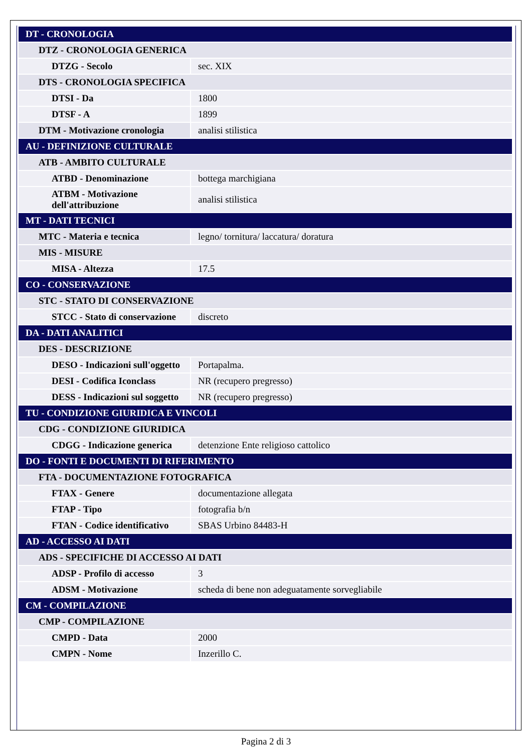| DT - CRONOLOGIA | |
| DTZ - CRONOLOGIA GENERICA | |
| DTZG - Secolo | sec. XIX |
| DTS - CRONOLOGIA SPECIFICA | |
| DTSI - Da | 1800 |
| DTSF - A | 1899 |
| DTM - Motivazione cronologia | analisi stilistica |
| AU - DEFINIZIONE CULTURALE | |
| ATB - AMBITO CULTURALE | |
| ATBD - Denominazione | bottega marchigiana |
| ATBM - Motivazione dell'attribuzione | analisi stilistica |
| MT - DATI TECNICI | |
| MTC - Materia e tecnica | legno/ tornitura/ laccatura/ doratura |
| MIS - MISURE | |
| MISA - Altezza | 17.5 |
| CO - CONSERVAZIONE | |
| STC - STATO DI CONSERVAZIONE | |
| STCC - Stato di conservazione | discreto |
| DA - DATI ANALITICI | |
| DES - DESCRIZIONE | |
| DESO - Indicazioni sull'oggetto | Portapalma. |
| DESI - Codifica Iconclass | NR (recupero pregresso) |
| DESS - Indicazioni sul soggetto | NR (recupero pregresso) |
| TU - CONDIZIONE GIURIDICA E VINCOLI | |
| CDG - CONDIZIONE GIURIDICA | |
| CDGG - Indicazione generica | detenzione Ente religioso cattolico |
| DO - FONTI E DOCUMENTI DI RIFERIMENTO | |
| FTA - DOCUMENTAZIONE FOTOGRAFICA | |
| FTAX - Genere | documentazione allegata |
| FTAP - Tipo | fotografia b/n |
| FTAN - Codice identificativo | SBAS Urbino 84483-H |
| AD - ACCESSO AI DATI | |
| ADS - SPECIFICHE DI ACCESSO AI DATI | |
| ADSP - Profilo di accesso | 3 |
| ADSM - Motivazione | scheda di bene non adeguatamente sorvegliabile |
| CM - COMPILAZIONE | |
| CMP - COMPILAZIONE | |
| CMPD - Data | 2000 |
| CMPN - Nome | Inzerillo C. |
Pagina 2 di 3